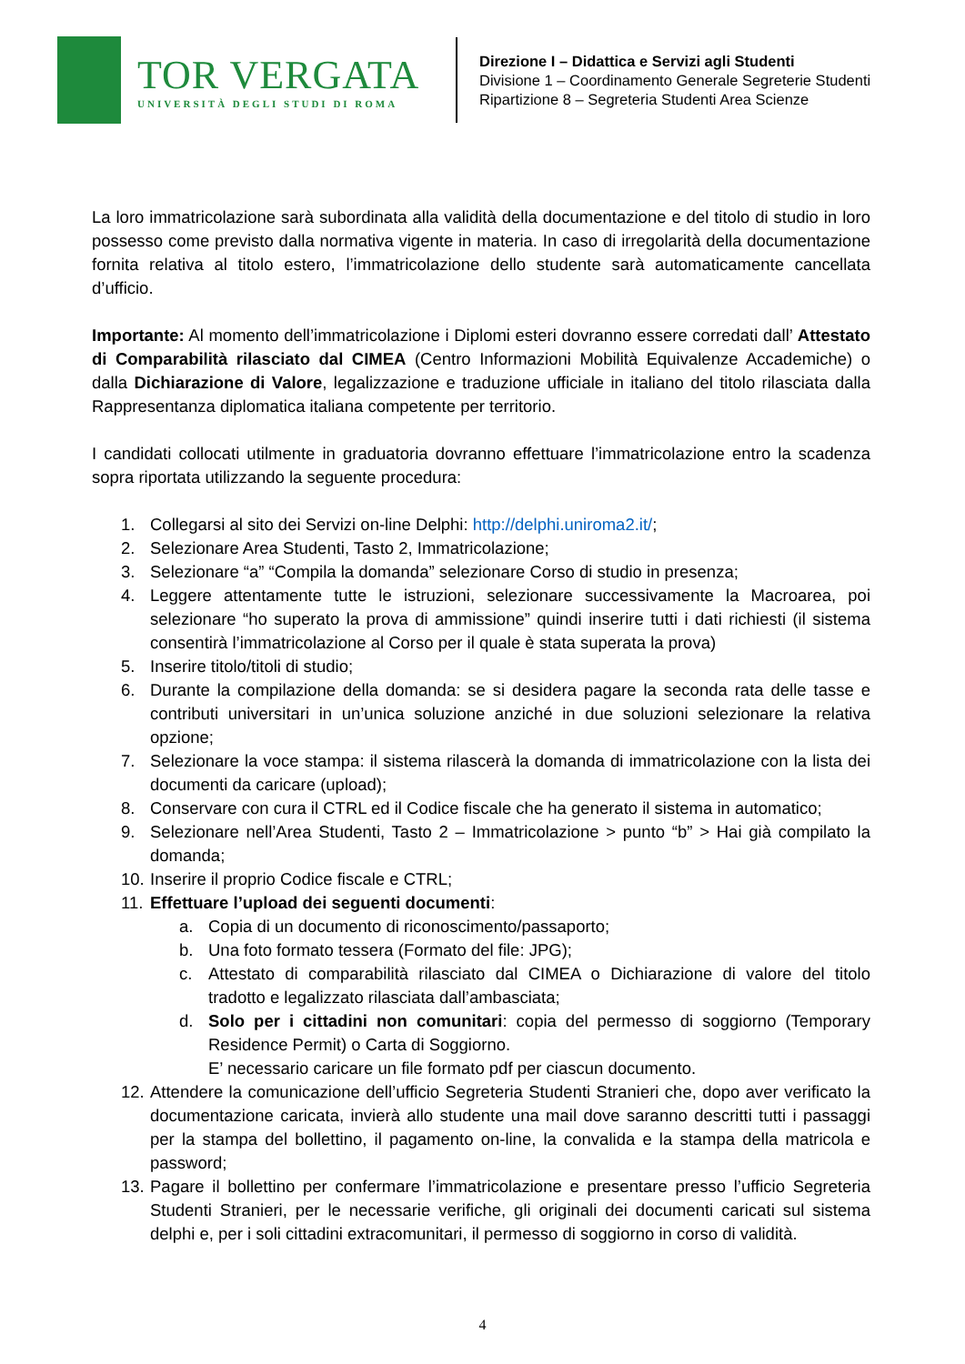TOR VERGATA
UNIVERSITÀ DEGLI STUDI DI ROMA
Direzione I – Didattica e Servizi agli Studenti
Divisione 1 – Coordinamento Generale Segreterie Studenti
Ripartizione 8 – Segreteria Studenti Area Scienze
La loro immatricolazione sarà subordinata alla validità della documentazione e del titolo di studio in loro possesso come previsto dalla normativa vigente in materia. In caso di irregolarità della documentazione fornita relativa al titolo estero, l’immatricolazione dello studente sarà automaticamente cancellata d’ufficio.
Importante: Al momento dell’immatricolazione i Diplomi esteri dovranno essere corredati dall’ Attestato di Comparabilità rilasciato dal CIMEA (Centro Informazioni Mobilità Equivalenze Accademiche) o dalla Dichiarazione di Valore, legalizzazione e traduzione ufficiale in italiano del titolo rilasciata dalla Rappresentanza diplomatica italiana competente per territorio.
I candidati collocati utilmente in graduatoria dovranno effettuare l’immatricolazione entro la scadenza sopra riportata utilizzando la seguente procedura:
1. Collegarsi al sito dei Servizi on-line Delphi: http://delphi.uniroma2.it/;
2. Selezionare Area Studenti, Tasto 2, Immatricolazione;
3. Selezionare “a” “Compila la domanda” selezionare Corso di studio in presenza;
4. Leggere attentamente tutte le istruzioni, selezionare successivamente la Macroarea, poi selezionare “ho superato la prova di ammissione” quindi inserire tutti i dati richiesti (il sistema consentirà l’immatricolazione al Corso per il quale è stata superata la prova)
5. Inserire titolo/titoli di studio;
6. Durante la compilazione della domanda: se si desidera pagare la seconda rata delle tasse e contributi universitari in un’unica soluzione anziché in due soluzioni selezionare la relativa opzione;
7. Selezionare la voce stampa: il sistema rilascerà la domanda di immatricolazione con la lista dei documenti da caricare (upload);
8. Conservare con cura il CTRL ed il Codice fiscale che ha generato il sistema in automatico;
9. Selezionare nell’Area Studenti, Tasto 2 – Immatricolazione > punto “b” > Hai già compilato la domanda;
10. Inserire il proprio Codice fiscale e CTRL;
11. Effettuare l’upload dei seguenti documenti:
a. Copia di un documento di riconoscimento/passaporto;
b. Una foto formato tessera (Formato del file: JPG);
c. Attestato di comparabilità rilasciato dal CIMEA o Dichiarazione di valore del titolo tradotto e legalizzato rilasciata dall’ambasciata;
d. Solo per i cittadini non comunitari: copia del permesso di soggiorno (Temporary Residence Permit) o Carta di Soggiorno.
E’ necessario caricare un file formato pdf per ciascun documento.
12. Attendere la comunicazione dell’ufficio Segreteria Studenti Stranieri che, dopo aver verificato la documentazione caricata, invierà allo studente una mail dove saranno descritti tutti i passaggi per la stampa del bollettino, il pagamento on-line, la convalida e la stampa della matricola e password;
13. Pagare il bollettino per confermare l’immatricolazione e presentare presso l’ufficio Segreteria Studenti Stranieri, per le necessarie verifiche, gli originali dei documenti caricati sul sistema delphi e, per i soli cittadini extracomunitari, il permesso di soggiorno in corso di validità.
4